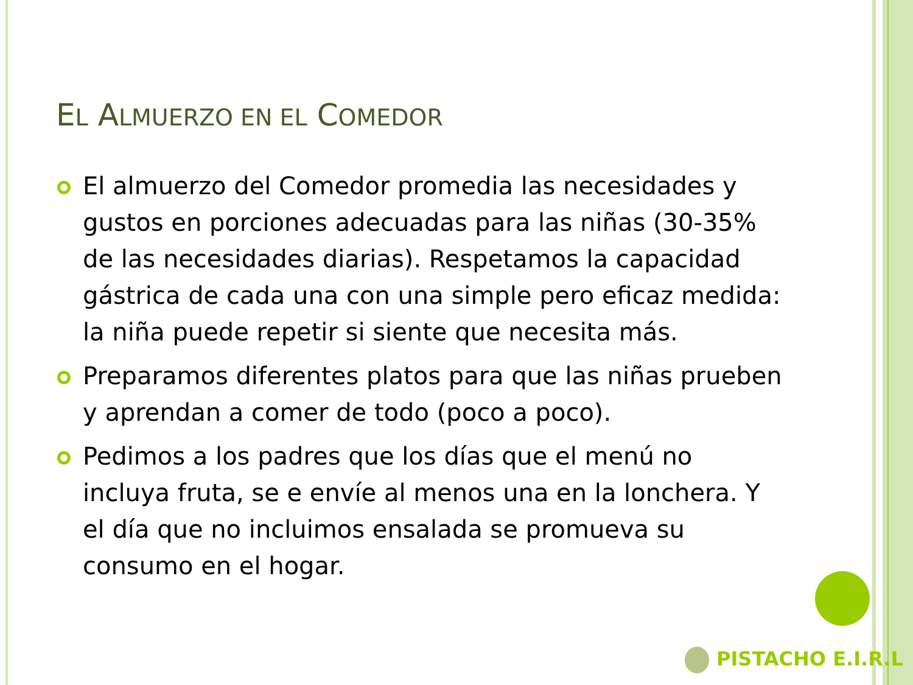EL ALMUERZO EN EL COMEDOR
El almuerzo del Comedor promedia las necesidades y gustos en porciones adecuadas para las niñas (30-35% de las necesidades diarias). Respetamos la capacidad gástrica de cada una con una simple pero eficaz medida: la niña puede repetir si siente que necesita más.
Preparamos diferentes platos para que las niñas prueben y aprendan a comer de todo (poco a poco).
Pedimos a los padres que los días que el menú no incluya fruta, se e envíe al menos una en la lonchera. Y el día que no incluimos ensalada se promueva su consumo en el hogar.
PISTACHO E.I.R.L